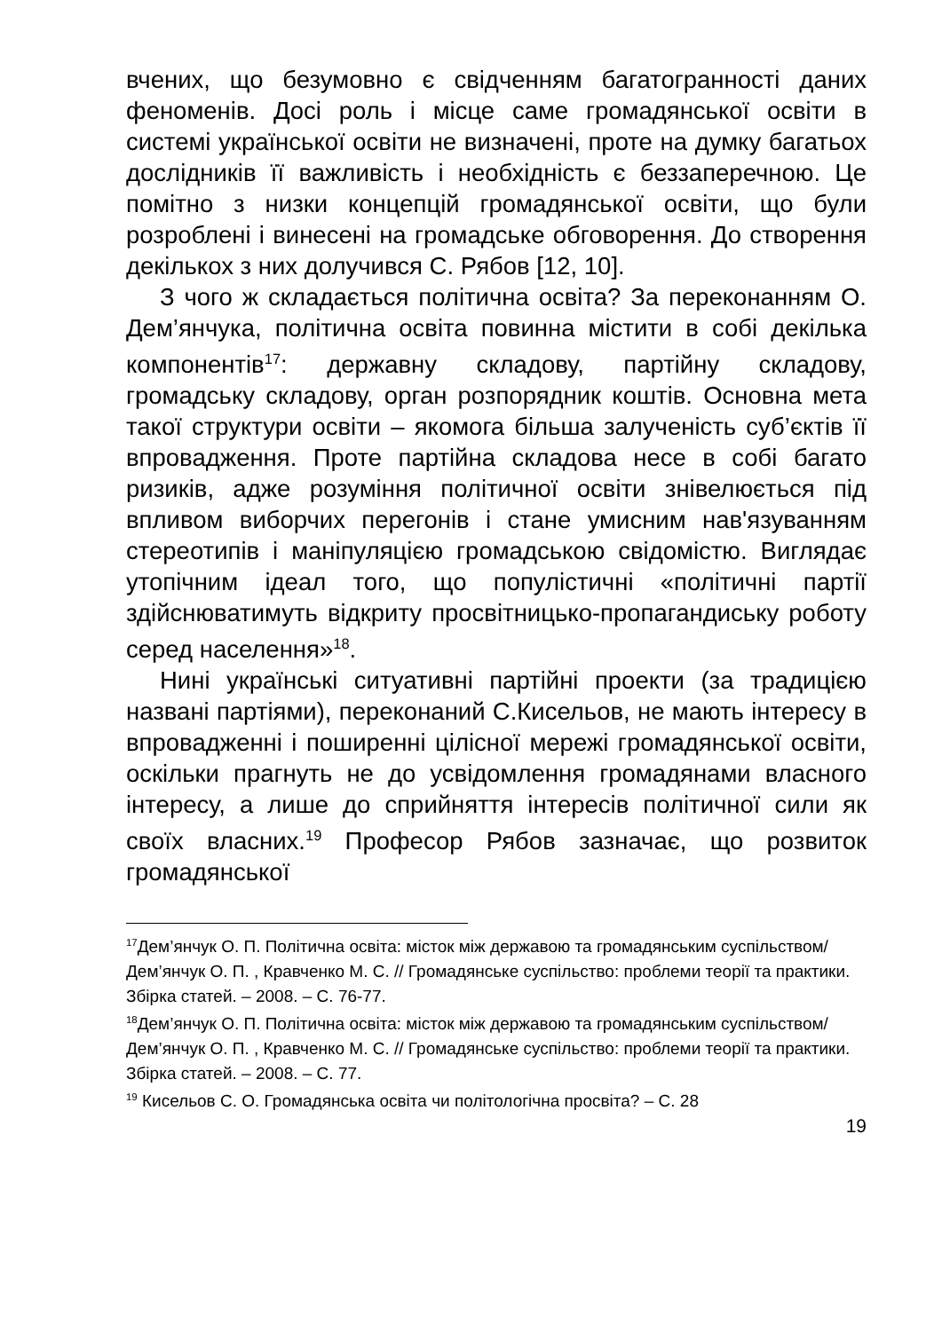вчених, що безумовно є свідченням багатогранності даних феноменів. Досі роль і місце саме громадянської освіти в системі української освіти не визначені, проте на думку багатьох дослідників її важливість і необхідність є беззаперечною. Це помітно з низки концепцій громадянської освіти, що були розроблені і винесені на громадське обговорення. До створення декількох з них долучився С. Рябов [12, 10].
З чого ж складається політична освіта? За переконанням О. Дем’янчука, політична освіта повинна містити в собі декілька компонентів<sup>17</sup>: державну складову, партійну складову, громадську складову, орган розпорядник коштів. Основна мета такої структури освіти – якомога більша залученість суб’єктів її впровадження. Проте партійна складова несе в собі багато ризиків, адже розуміння політичної освіти знівелюється під впливом виборчих перегонів і стане умисним нав'язуванням стереотипів і маніпуляцією громадською свідомістю. Виглядає утопічним ідеал того, що популістичні «політичні партії здійснюватимуть відкриту просвітницько-пропагандиську роботу серед населення»<sup>18</sup>.
Нині українські ситуативні партійні проекти (за традицією названі партіями), переконаний С.Кисельов, не мають інтересу в впровадженні і поширенні цілісної мережі громадянської освіти, оскільки прагнуть не до усвідомлення громадянами власного інтересу, а лише до сприйняття інтересів політичної сили як своїх власних.<sup>19</sup> Професор Рябов зазначає, що розвиток громадянської
<sup>17</sup> Дем’янчук О. П. Політична освіта: місток між державою та громадянським суспільством/ Дем’янчук О. П. , Кравченко М. С. // Громадянське суспільство: проблеми теорії та практики. Збірка статей. – 2008. – С. 76-77.
<sup>18</sup> Дем’янчук О. П. Політична освіта: місток між державою та громадянським суспільством/ Дем’янчук О. П. , Кравченко М. С. // Громадянське суспільство: проблеми теорії та практики. Збірка статей. – 2008. – С. 77.
<sup>19</sup> Кисельов С. О. Громадянська освіта чи політологічна просвіта? – С. 28
19